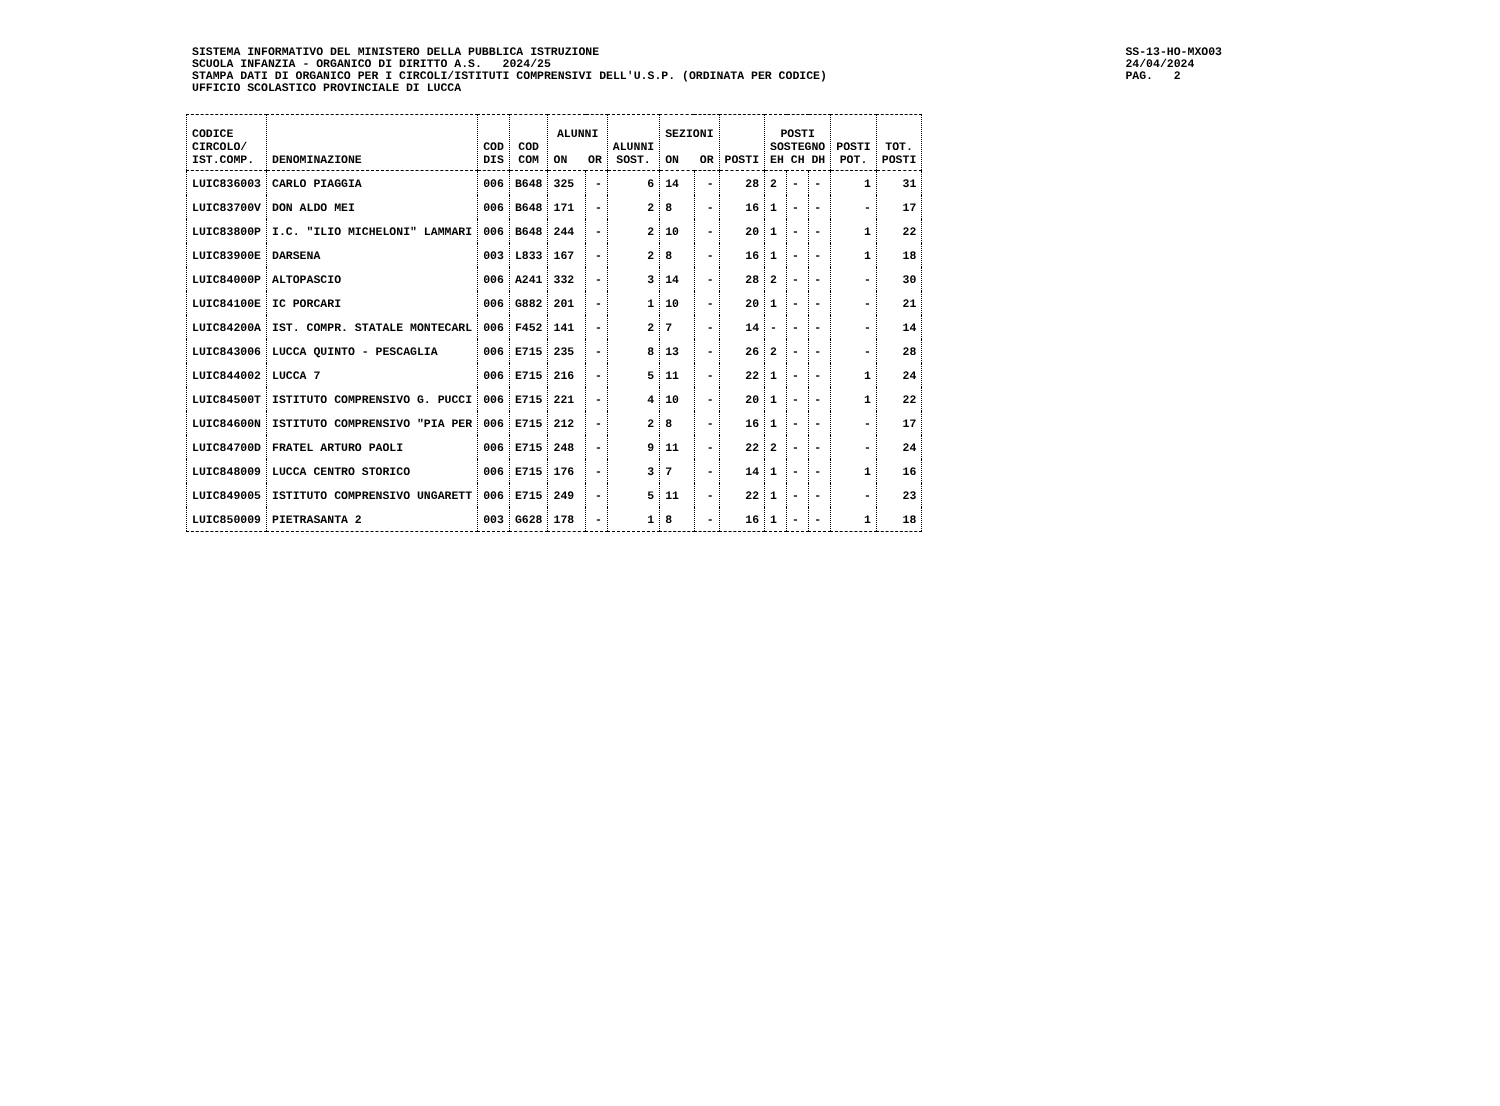SISTEMA INFORMATIVO DEL MINISTERO DELLA PUBBLICA ISTRUZIONE
SCUOLA INFANZIA - ORGANICO DI DIRITTO A.S. 2024/25
STAMPA DATI DI ORGANICO PER I CIRCOLI/ISTITUTI COMPRENSIVI DELL'U.S.P. (ORDINATA PER CODICE)
UFFICIO SCOLASTICO PROVINCIALE DI LUCCA
SS-13-HO-MXO03
24/04/2024
PAG. 2
| CODICE CIRCOLO/ IST.COMP. | DENOMINAZIONE | COD DIS | COD COM | ALUNNI ON OR | | ALUNNI SOST. | SEZIONI ON OR | | POSTI | POSTI SOSTEGNO EH CH DH | | | POSTI POT. | TOT. POSTI |
| --- | --- | --- | --- | --- | --- | --- | --- | --- | --- | --- | --- | --- | --- | --- |
| LUIC836003 | CARLO PIAGGIA | 006 | B648 | 325 | - | 6 | 14 | - | 28 | 2 | - | - | 1 | 31 |
| LUIC83700V | DON ALDO MEI | 006 | B648 | 171 | - | 2 | 8 | - | 16 | 1 | - | - | - | 17 |
| LUIC83800P | I.C. "ILIO MICHELONI" LAMMARI | 006 | B648 | 244 | - | 2 | 10 | - | 20 | 1 | - | - | 1 | 22 |
| LUIC83900E | DARSENA | 003 | L833 | 167 | - | 2 | 8 | - | 16 | 1 | - | - | 1 | 18 |
| LUIC84000P | ALTOPASCIO | 006 | A241 | 332 | - | 3 | 14 | - | 28 | 2 | - | - | - | 30 |
| LUIC84100E | IC PORCARI | 006 | G882 | 201 | - | 1 | 10 | - | 20 | 1 | - | - | - | 21 |
| LUIC84200A | IST. COMPR. STATALE MONTECARL | 006 | F452 | 141 | - | 2 | 7 | - | 14 | - | - | - | - | 14 |
| LUIC843006 | LUCCA QUINTO - PESCAGLIA | 006 | E715 | 235 | - | 8 | 13 | - | 26 | 2 | - | - | - | 28 |
| LUIC844002 | LUCCA 7 | 006 | E715 | 216 | - | 5 | 11 | - | 22 | 1 | - | - | 1 | 24 |
| LUIC84500T | ISTITUTO COMPRENSIVO G. PUCCI | 006 | E715 | 221 | - | 4 | 10 | - | 20 | 1 | - | - | 1 | 22 |
| LUIC84600N | ISTITUTO COMPRENSIVO "PIA PER | 006 | E715 | 212 | - | 2 | 8 | - | 16 | 1 | - | - | - | 17 |
| LUIC84700D | FRATEL ARTURO PAOLI | 006 | E715 | 248 | - | 9 | 11 | - | 22 | 2 | - | - | - | 24 |
| LUIC848009 | LUCCA CENTRO STORICO | 006 | E715 | 176 | - | 3 | 7 | - | 14 | 1 | - | - | 1 | 16 |
| LUIC849005 | ISTITUTO COMPRENSIVO UNGARETT | 006 | E715 | 249 | - | 5 | 11 | - | 22 | 1 | - | - | - | 23 |
| LUIC850009 | PIETRASANTA 2 | 003 | G628 | 178 | - | 1 | 8 | - | 16 | 1 | - | - | 1 | 18 |